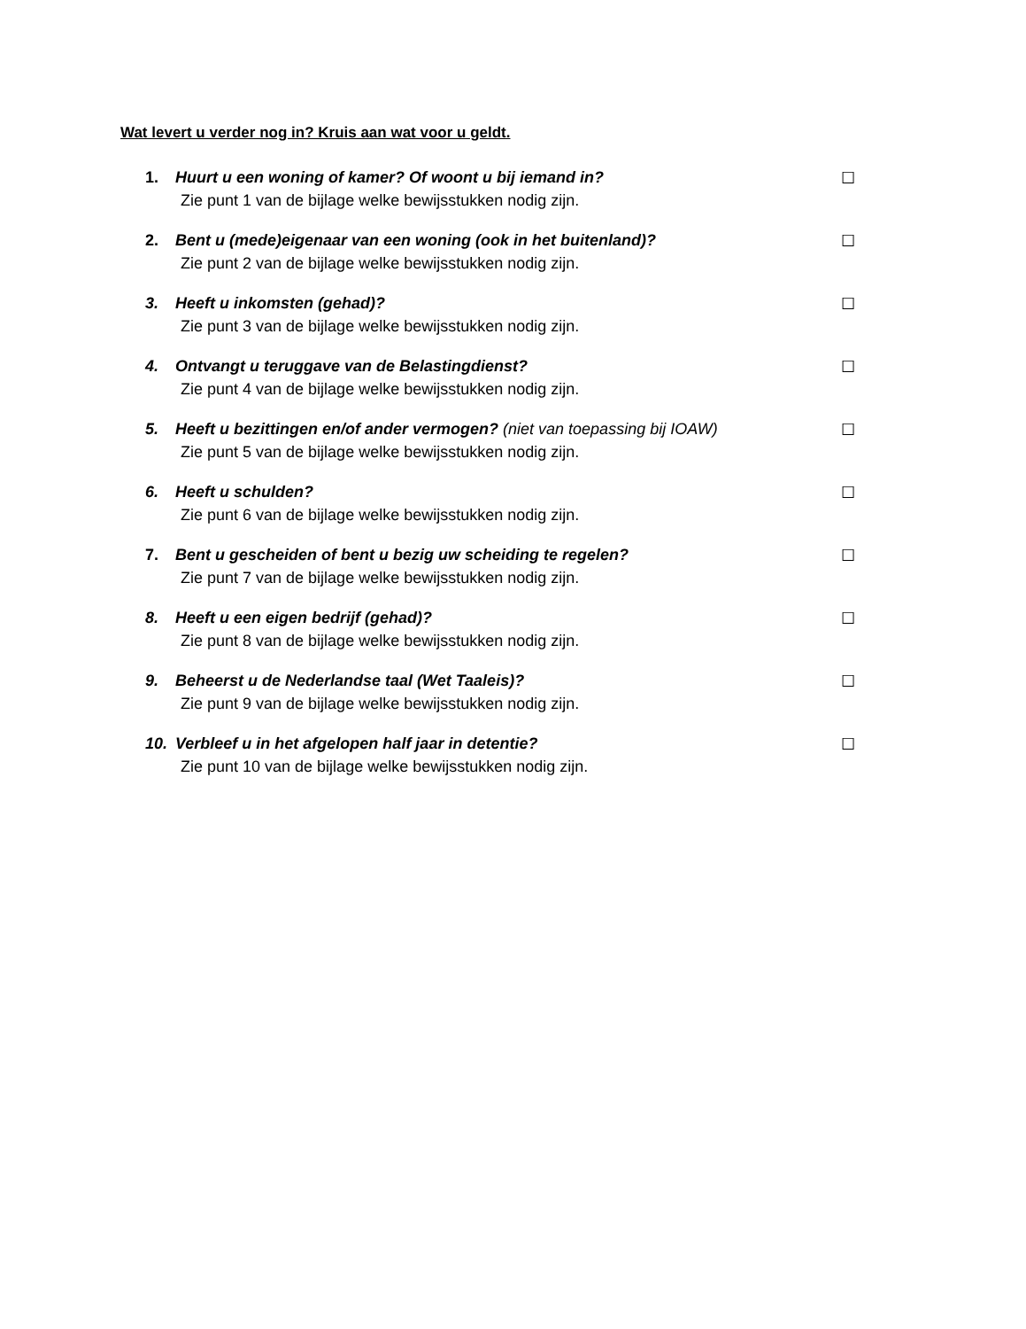Wat levert u verder nog in? Kruis aan wat voor u geldt.
1. Huurt u een woning of kamer? Of woont u bij iemand in? ☐
Zie punt 1 van de bijlage welke bewijsstukken nodig zijn.
2. Bent u (mede)eigenaar van een woning (ook in het buitenland)? ☐
Zie punt 2 van de bijlage welke bewijsstukken nodig zijn.
3. Heeft u inkomsten (gehad)? ☐
Zie punt 3 van de bijlage welke bewijsstukken nodig zijn.
4. Ontvangt u teruggave van de Belastingdienst? ☐
Zie punt 4 van de bijlage welke bewijsstukken nodig zijn.
5. Heeft u bezittingen en/of ander vermogen? (niet van toepassing bij IOAW) ☐
Zie punt 5 van de bijlage welke bewijsstukken nodig zijn.
6. Heeft u schulden? ☐
Zie punt 6 van de bijlage welke bewijsstukken nodig zijn.
7. Bent u gescheiden of bent u bezig uw scheiding te regelen? ☐
Zie punt 7 van de bijlage welke bewijsstukken nodig zijn.
8. Heeft u een eigen bedrijf (gehad)? ☐
Zie punt 8 van de bijlage welke bewijsstukken nodig zijn.
9. Beheerst u de Nederlandse taal (Wet Taaleis)? ☐
Zie punt 9 van de bijlage welke bewijsstukken nodig zijn.
10. Verbleef u in het afgelopen half jaar in detentie? ☐
Zie punt 10 van de bijlage welke bewijsstukken nodig zijn.